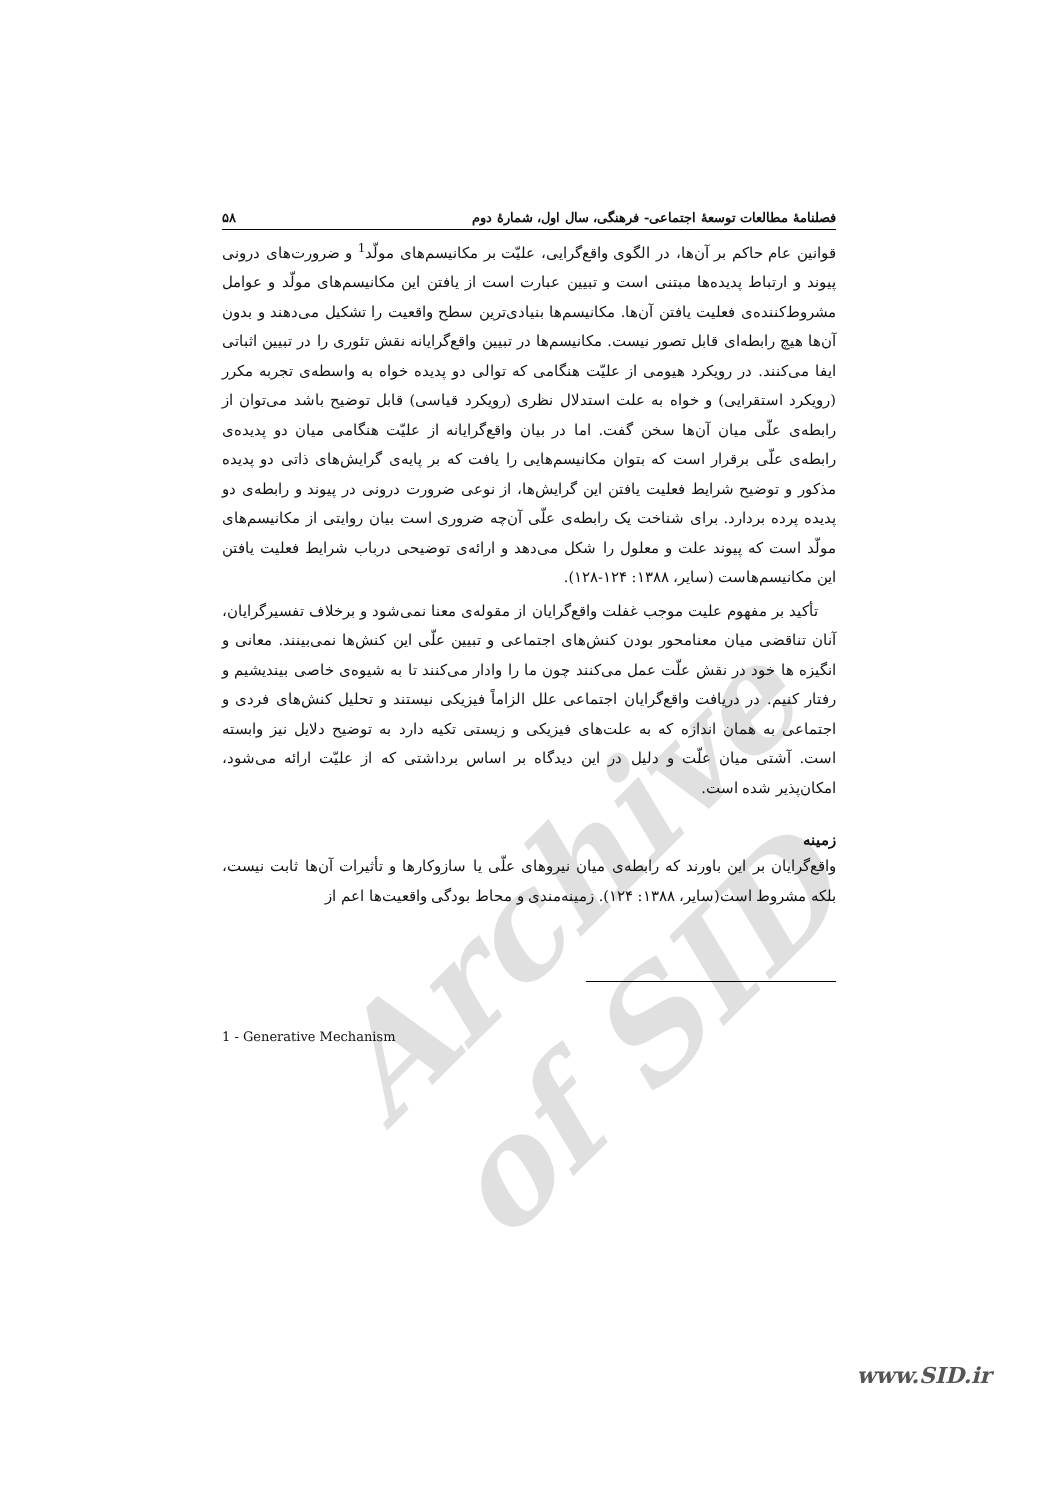Archive of SID
فصلنامهٔ مطالعات توسعهٔ اجتماعی- فرهنگی، سال اول، شمارهٔ دوم ۵۸
قوانین عام حاکم بر آن‌ها، در الگوی واقع‌گرایی، علیّت بر مکانیسم‌های مولّد<sup>1</sup> و ضرورت‌های درونی پیوند و ارتباط پدیده‌ها مبتنی است و تبیین عبارت است از یافتن این مکانیسم‌های مولّد و عوامل مشروط‌کننده‌ی فعلیت یافتن آن‌ها. مکانیسم‌ها بنیادی‌ترین سطح واقعیت را تشکیل می‌دهند و بدون آن‌ها هیچ رابطه‌ای قابل تصور نیست. مکانیسم‌ها در تبیین واقع‌گرایانه نقش تئوری را در تبیین اثباتی ایفا می‌کنند. در رویکرد هیومی از علیّت هنگامی که توالی دو پدیده خواه به واسطه‌ی تجربه مکرر (رویکرد استقرایی) و خواه به علت استدلال نظری (رویکرد قیاسی) قابل توضیح باشد می‌توان از رابطه‌ی علّی میان آن‌ها سخن گفت. اما در بیان واقع‌گرایانه از علیّت هنگامی میان دو پدیده‌ی رابطه‌ی علّی برقرار است که بتوان مکانیسم‌هایی را یافت که بر پایه‌ی گرایش‌های ذاتی دو پدیده مذکور و توضیح شرایط فعلیت یافتن این گرایش‌ها، از نوعی ضرورت درونی در پیوند و رابطه‌ی دو پدیده پرده بردارد. برای شناخت یک رابطه‌ی علّی آن‌چه ضروری است بیان روایتی از مکانیسم‌های مولّد است که پیوند علت و معلول را شکل می‌دهد و ارائه‌ی توضیحی درباب شرایط فعلیت یافتن این مکانیسم‌هاست (سایر، ۱۳۸۸: ۱۲۴-۱۲۸).
تأکید بر مفهوم علیت موجب غفلت واقع‌گرایان از مقوله‌ی معنا نمی‌شود و برخلاف تفسیرگرایان، آنان تناقضی میان معنامحور بودن کنش‌های اجتماعی و تبیین علّی این کنش‌ها نمی‌بینند. معانی و انگیزه ها خود در نقش علّت عمل می‌کنند چون ما را وادار می‌کنند تا به شیوه‌ی خاصی بیندیشیم و رفتار کنیم. در دریافت واقع‌گرایان اجتماعی علل الزاماً فیزیکی نیستند و تحلیل کنش‌های فردی و اجتماعی به همان اندازه که به علت‌های فیزیکی و زیستی تکیه دارد به توضیح دلایل نیز وابسته است. آشتی میان علّت و دلیل در این دیدگاه بر اساس برداشتی که از علیّت ارائه می‌شود، امکان‌پذیر شده است.
زمینه
واقع‌گرایان بر این باورند که رابطه‌ی میان نیروهای علّی یا سازوکارها و تأثیرات آن‌ها ثابت نیست، بلکه مشروط است(سایر، ۱۳۸۸: ۱۲۴). زمینه‌مندی و محاط بودگی واقعیت‌ها اعم از
1 - Generative Mechanism
www.SID.ir